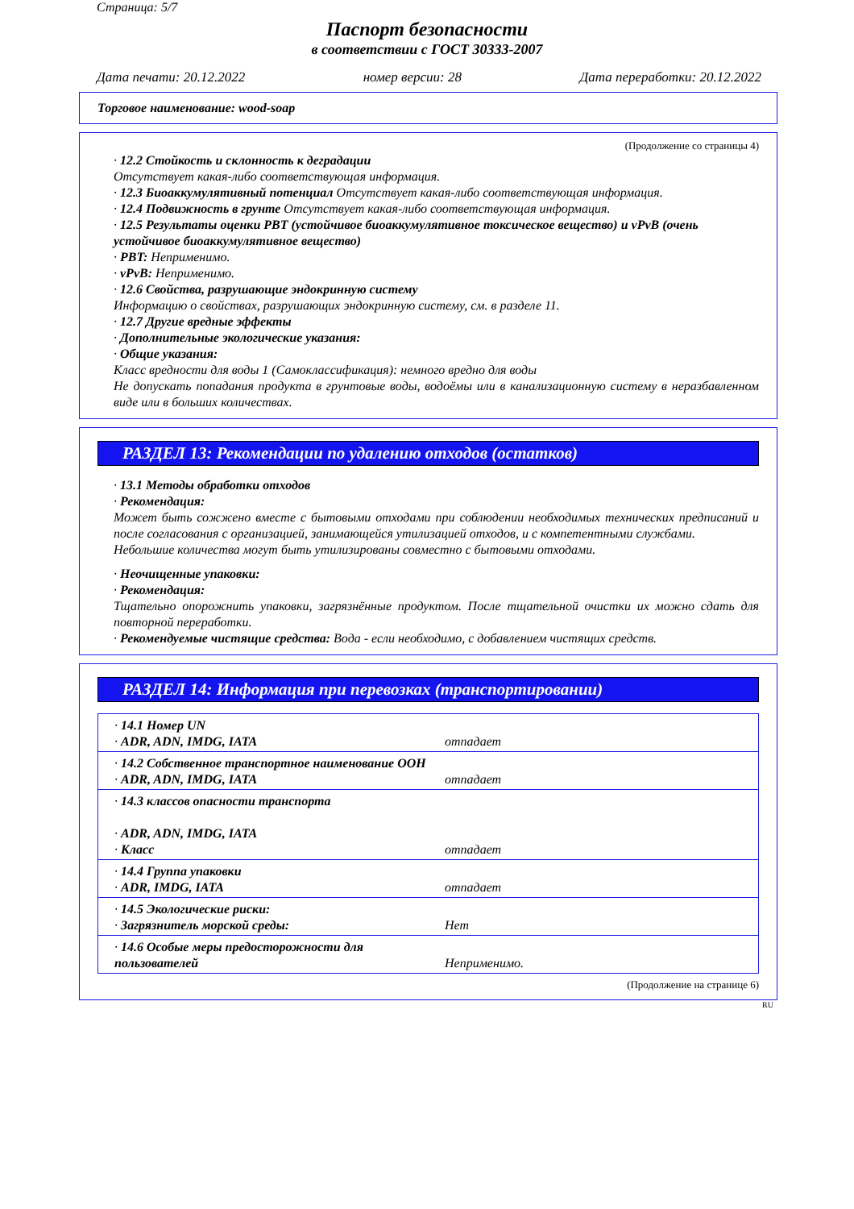Страница: 5/7
Паспорт безопасности
в соответствии с ГОСТ 30333-2007
Дата печати: 20.12.2022 номер версии: 28 Дата переработки: 20.12.2022
Торговое наименование: wood-soap
(Продолжение со страницы 4)
· 12.2 Стойкость и склонность к деградации
Отсутствует какая-либо соответствующая информация.
· 12.3 Биоаккумулятивный потенциал Отсутствует какая-либо соответствующая информация.
· 12.4 Подвижность в грунте Отсутствует какая-либо соответствующая информация.
· 12.5 Результаты оценки PBT (устойчивое биоаккумулятивное токсическое вещество) и vPvB (очень устойчивое биоаккумулятивное вещество)
· PBT: Неприменимо.
· vPvB: Неприменимо.
· 12.6 Свойства, разрушающие эндокринную систему
Информацию о свойствах, разрушающих эндокринную систему, см. в разделе 11.
· 12.7 Другие вредные эффекты
· Дополнительные экологические указания:
· Общие указания:
Класс вредности для воды 1 (Самоклассификация): немного вредно для воды
Не допускать попадания продукта в грунтовые воды, водоёмы или в канализационную систему в неразбавленном виде или в больших количествах.
РАЗДЕЛ 13: Рекомендации по удалению отходов (остатков)
· 13.1 Методы обработки отходов
· Рекомендация:
Может быть сожжено вместе с бытовыми отходами при соблюдении необходимых технических предписаний и после согласования с организацией, занимающейся утилизацией отходов, и с компетентными службами.
Небольшие количества могут быть утилизированы совместно с бытовыми отходами.
· Неочищенные упаковки:
· Рекомендация:
Тщательно опорожнить упаковки, загрязнённые продуктом. После тщательной очистки их можно сдать для повторной переработки.
· Рекомендуемые чистящие средства: Вода - если необходимо, с добавлением чистящих средств.
РАЗДЕЛ 14: Информация при перевозках (транспортировании)
| · 14.1 Номер UN · ADR, ADN, IMDG, IATA | отпадает |
| · 14.2 Собственное транспортное наименование ООН · ADR, ADN, IMDG, IATA | отпадает |
| · 14.3 классов опасности транспорта · ADR, ADN, IMDG, IATA · Класс | отпадает |
| · 14.4 Группа упаковки · ADR, IMDG, IATA | отпадает |
| · 14.5 Экологические риски: · Загрязнитель морской среды: | Нет |
| · 14.6 Особые меры предосторожности для пользователей | Неприменимо. |
(Продолжение на странице 6)
RU